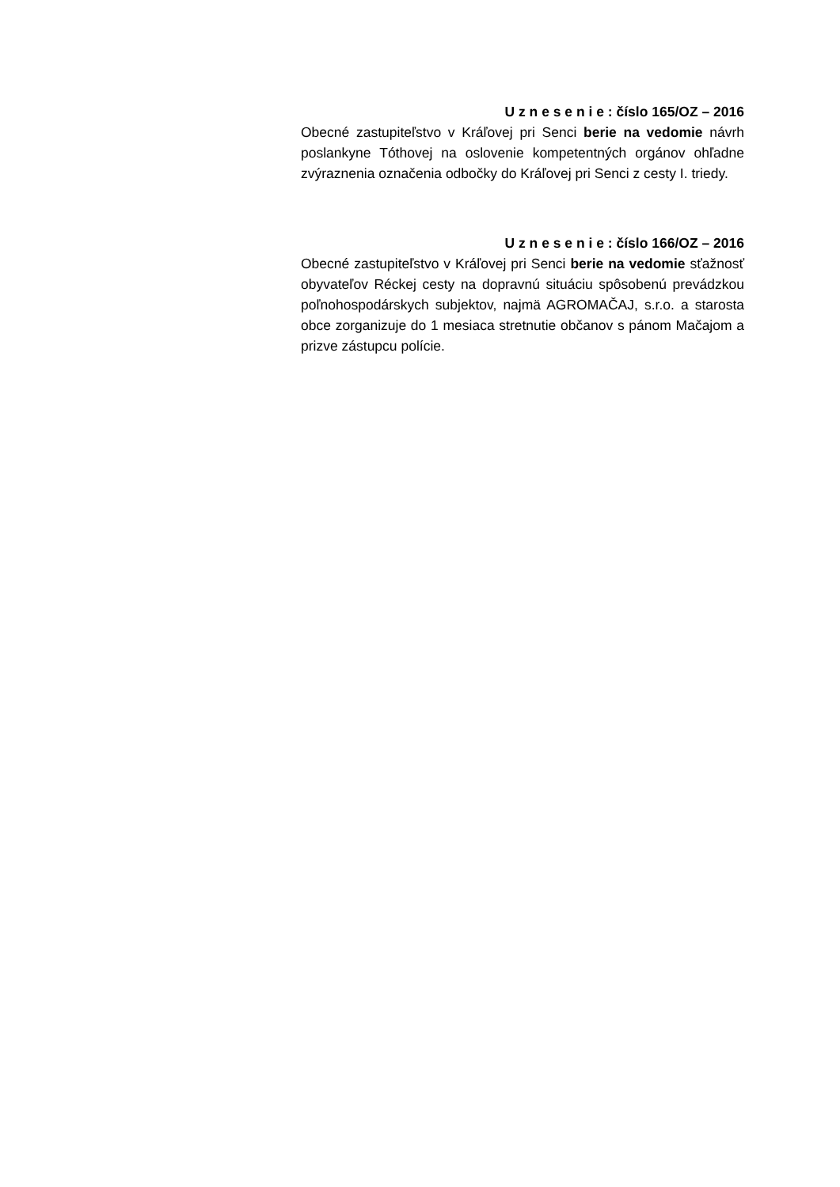U z n e s e n i e : číslo 165/OZ – 2016
Obecné zastupiteľstvo v Kráľovej pri Senci berie na vedomie návrh poslankyne Tóthovej na oslovenie kompetentných orgánov ohľadne zvýraznenia označenia odbočky do Kráľovej pri Senci z cesty I. triedy.
U z n e s e n i e : číslo 166/OZ – 2016
Obecné zastupiteľstvo v Kráľovej pri Senci berie na vedomie sťažnosť obyvateľov Réckej cesty na dopravnú situáciu spôsobenú prevádzkou poľnohospodárskych subjektov, najmä AGROMAČAJ, s.r.o. a starosta obce zorganizuje do 1 mesiaca stretnutie občanov s pánom Mačajom a prizve zástupcu polície.